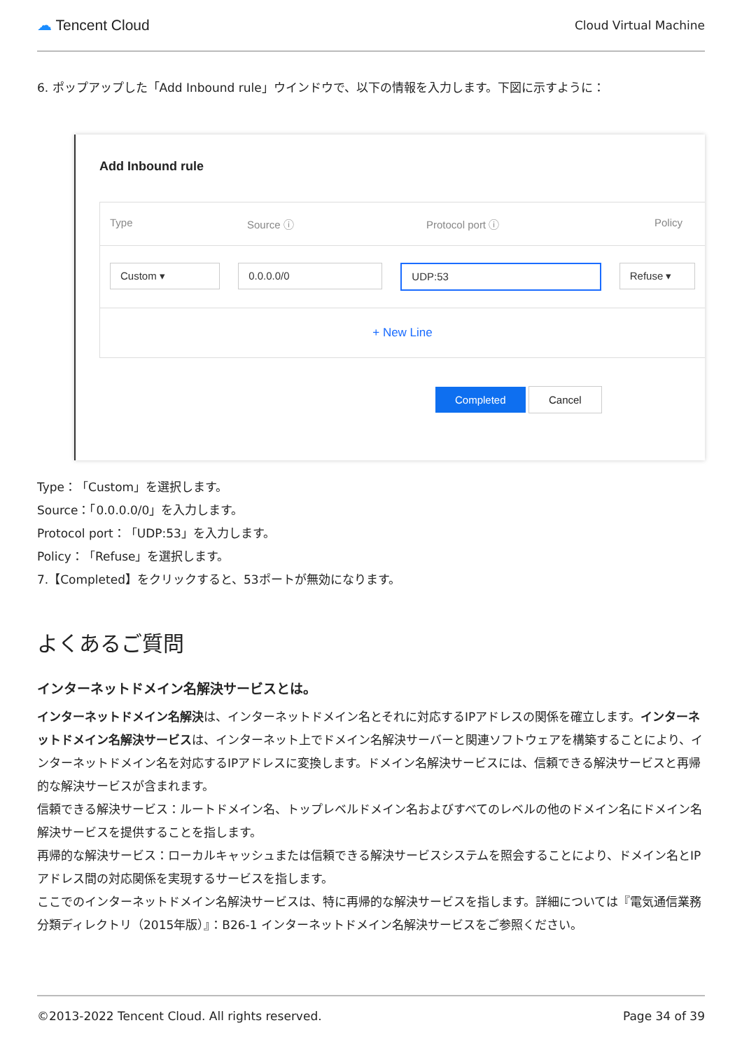☁ Tencent Cloud Cloud Virtual Machine
6. ポップアップした「Add Inbound rule」ウインドウで、以下の情報を入力します。下図に示すように：
Add Inbound rule
Type Source ⓘ Protocol port ⓘ Policy
Custom ▾ 0.0.0.0/0 UDP:53 Refuse ▾
+ New Line
Completed Cancel
Type：「Custom」を選択します。
Source：「0.0.0.0/0」を入力します。
Protocol port：「UDP:53」を入力します。
Policy：「Refuse」を選択します。
7.【Completed】をクリックすると、53ポートが無効になります。
よくあるご質問
インターネットドメイン名解決サービスとは。
インターネットドメイン名解決は、インターネットドメイン名とそれに対応するIPアドレスの関係を確立します。インターネットドメイン名解決サービスは、インターネット上でドメイン名解決サーバーと関連ソフトウェアを構築することにより、インターネットドメイン名を対応するIPアドレスに変換します。ドメイン名解決サービスには、信頼できる解決サービスと再帰的な解決サービスが含まれます。
信頼できる解決サービス：ルートドメイン名、トップレベルドメイン名およびすべてのレベルの他のドメイン名にドメイン名解決サービスを提供することを指します。
再帰的な解決サービス：ローカルキャッシュまたは信頼できる解決サービスシステムを照会することにより、ドメイン名とIPアドレス間の対応関係を実現するサービスを指します。
ここでのインターネットドメイン名解決サービスは、特に再帰的な解決サービスを指します。詳細については『電気通信業務分類ディレクトリ（2015年版）』：B26-1 インターネットドメイン名解決サービスをご参照ください。
©2013-2022 Tencent Cloud. All rights reserved. Page 34 of 39